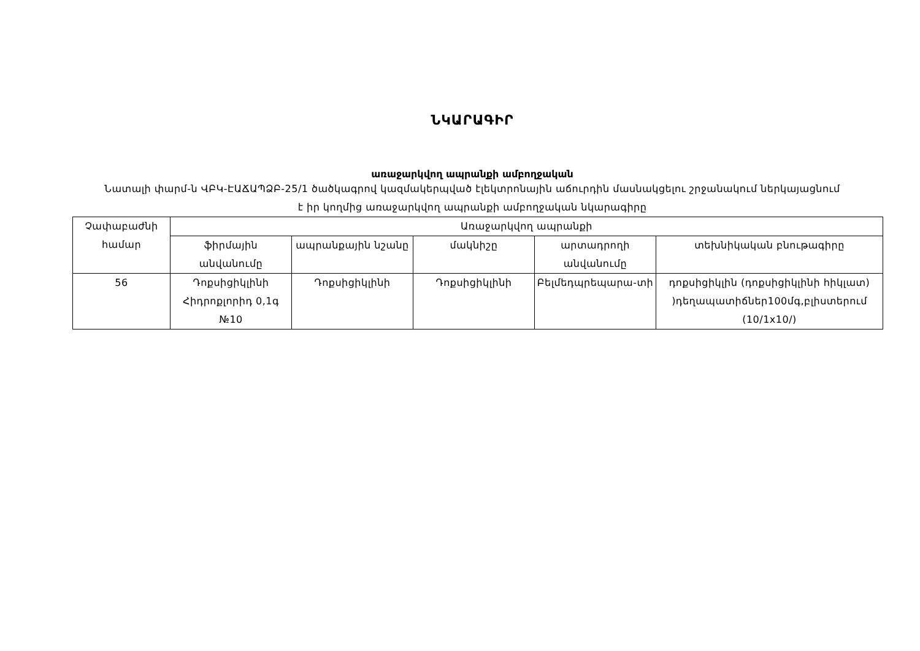ՆԿԱՐԱԳԻՐ
առաջարկվող ապրանքի ամբողջական
Նատալի փարմ-ն ՎԲԿ-ԷԱՃԱՊՁԲ-25/1 ծածկագրով կազմակերպված էլեկտրոնային աճուրդին մասնակցելու շրջանակում ներկայացնում է իր կողմից առաջարկվող ապրանքի ամբողջական նկարագիրը
| Չափաբաժնի համար | Առաջարկվող ապրանքի | | | | |
| | ֆիրմային անվանումը | ապրանքային նշանը | մակնիշը | արտադրողի անվանումը | տեխնիկական բնութագիրը |
| 56 | Դոքսիցիկլինի Հիդրոքլորիդ 0,1գ №10 | Դոքսիցիկլինի | Դոքսիցիկլինի | Բելմեդպրեպարա-տի | դոքսիցիկլին (դոքսիցիկլինի հիկլատ) )դեղապատիճներ100մգ,բլիստերում (10/1x10/) |